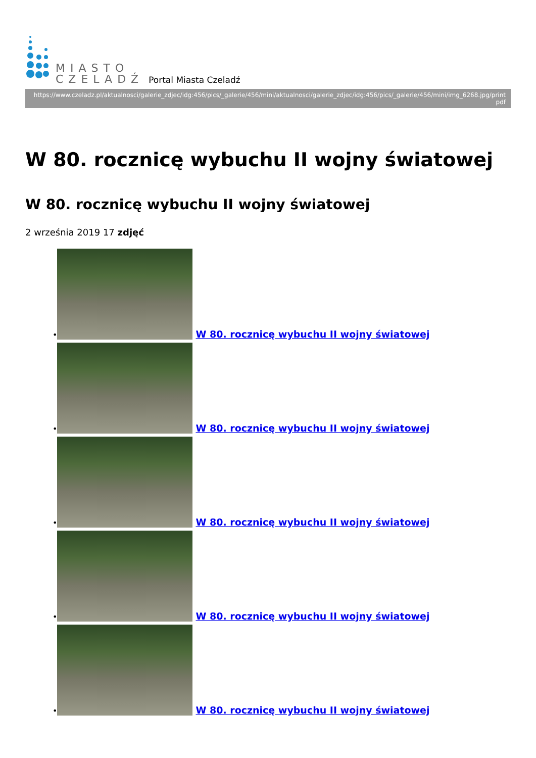MIASTO
CZELADŹ
Portal Miasta Czeladź
https://www.czeladz.pl/aktualnosci/galerie_zdjec/idg:456/pics/_galerie/456/mini/aktualnosci/galerie_zdjec/idg:456/pics/_galerie/456/mini/img_6268.jpg/print pdf
W 80. rocznicę wybuchu II wojny światowej
W 80. rocznicę wybuchu II wojny światowej
2 września 2019 17 zdjęć
•
W 80. rocznicę wybuchu II wojny światowej
•
W 80. rocznicę wybuchu II wojny światowej
•
W 80. rocznicę wybuchu II wojny światowej
•
W 80. rocznicę wybuchu II wojny światowej
•
W 80. rocznicę wybuchu II wojny światowej